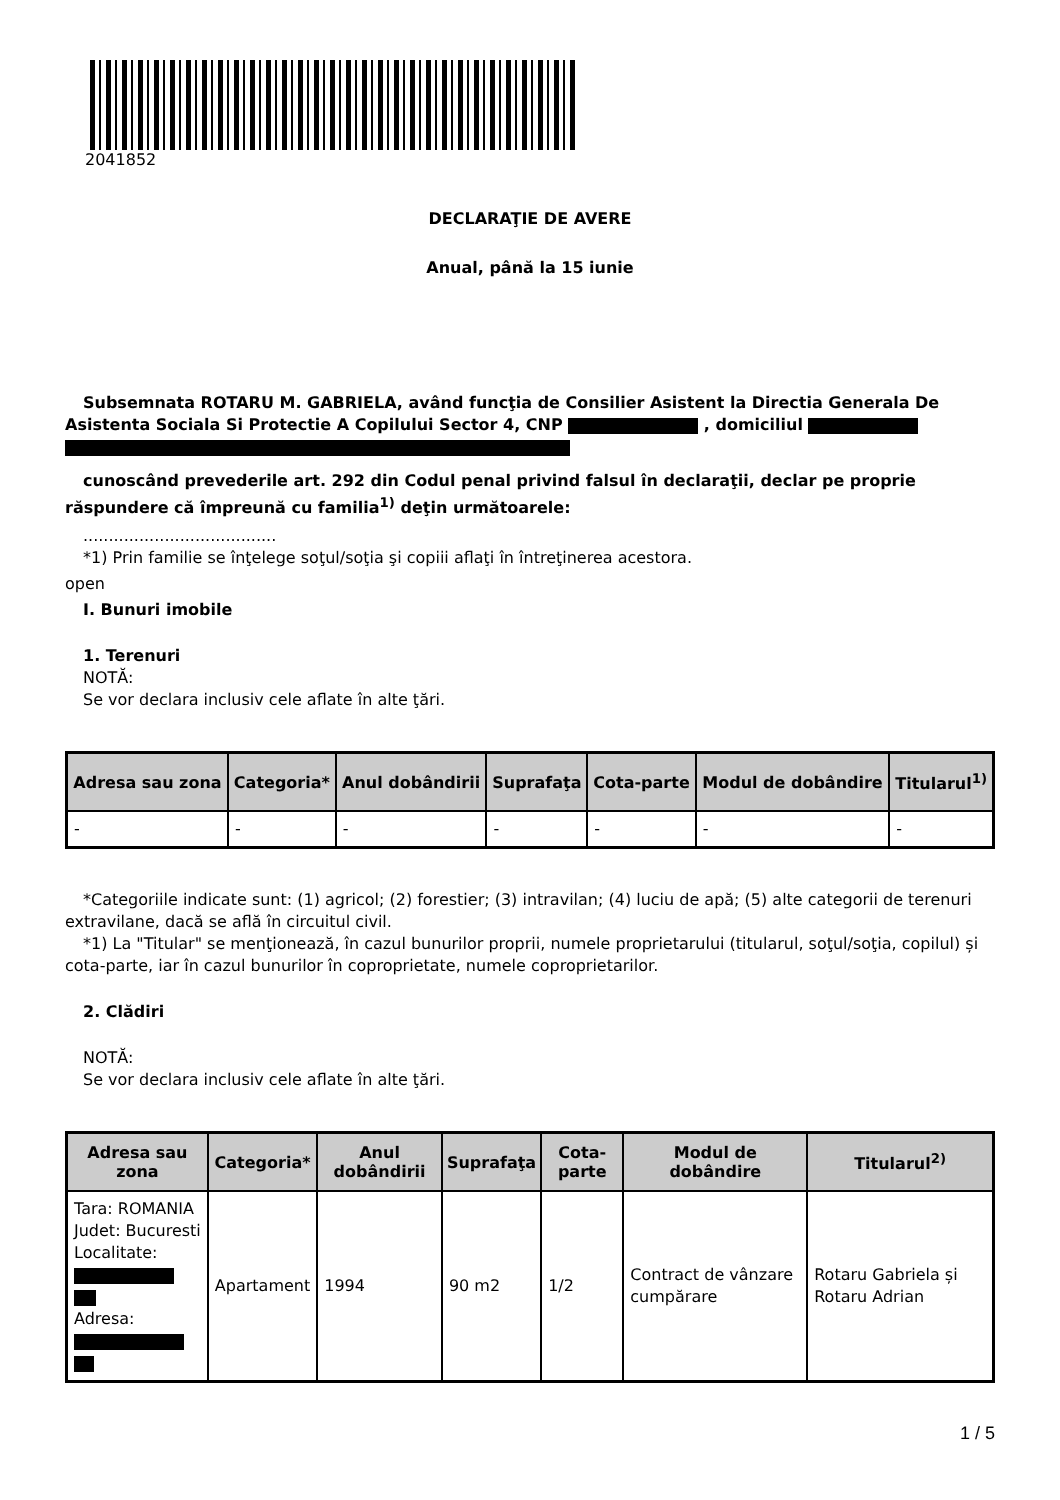2041852
DECLARAŢIE DE AVERE
Anual, până la 15 iunie
Subsemnata ROTARU M. GABRIELA, având funcţia de Consilier Asistent la Directia Generala De Asistenta Sociala Si Protectie A Copilului Sector 4, CNP , domiciliul
cunoscând prevederile art. 292 din Codul penal privind falsul în declaraţii, declar pe proprie răspundere că împreună cu familia<sup>1)</sup> deţin următoarele:
......................................
*1) Prin familie se înţelege soţul/soţia şi copiii aflaţi în întreţinerea acestora.
open
I. Bunuri imobile
1. Terenuri
NOTĂ:
Se vor declara inclusiv cele aflate în alte ţări.
| Adresa sau zona | Categoria* | Anul dobândirii | Suprafaţa | Cota-parte | Modul de dobândire | Titularul<sup>1)</sup> |
| --- | --- | --- | --- | --- | --- | --- |
| - | - | - | - | - | - | - |
*Categoriile indicate sunt: (1) agricol; (2) forestier; (3) intravilan; (4) luciu de apă; (5) alte categorii de terenuri extravilane, dacă se află în circuitul civil.
*1) La "Titular" se menţionează, în cazul bunurilor proprii, numele proprietarului (titularul, soţul/soţia, copilul) și cota-parte, iar în cazul bunurilor în coproprietate, numele coproprietarilor.
2. Clădiri
NOTĂ:
Se vor declara inclusiv cele aflate în alte ţări.
| Adresa sau zona | Categoria* | Anul dobândirii | Suprafaţa | Cota-parte | Modul de dobândire | Titularul<sup>2)</sup> |
| --- | --- | --- | --- | --- | --- | --- |
| Tara: ROMANIA Judet: Bucuresti Localitate: Adresa: | Apartament | 1994 | 90 m2 | 1/2 | Contract de vânzare cumpărare | Rotaru Gabriela și Rotaru Adrian |
1 / 5